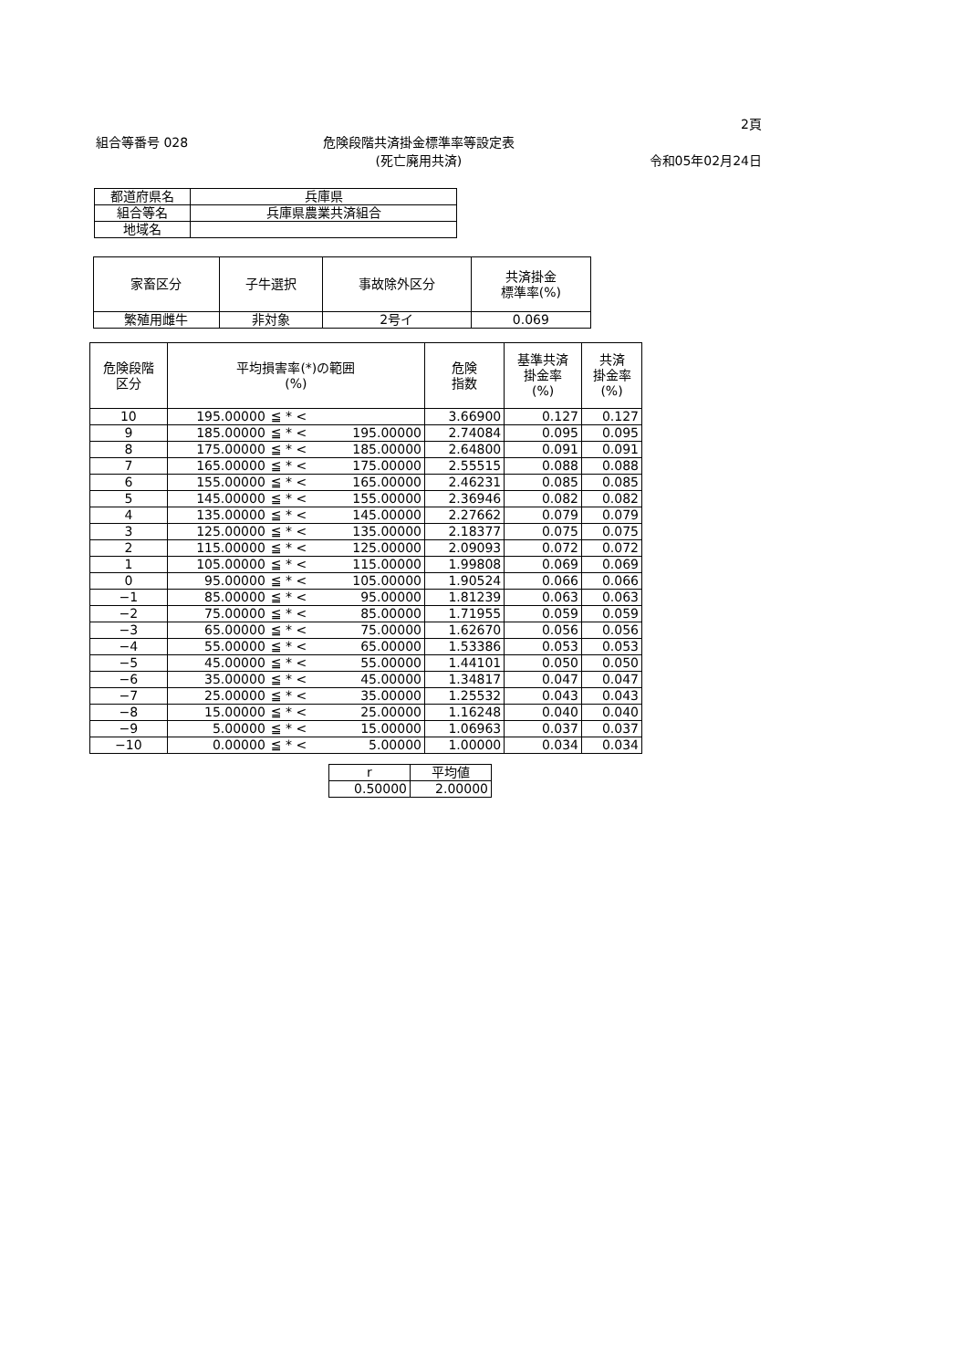2頁
組合等番号 028 危険段階共済掛金標準率等設定表
(死亡廃用共済)
令和05年02月24日
| 都道府県名 | 兵庫県 |
| 組合等名 | 兵庫県農業共済組合 |
| 地域名 | |
| 家畜区分 | 子牛選択 | 事故除外区分 | 共済掛金 標準率(%) |
| --- | --- | --- | --- |
| 繁殖用雌牛 | 非対象 | 2号イ | 0.069 |
| 危険段階 区分 | 平均損害率(*)の範囲 (%) | | | 危険 指数 | 基準共済 掛金率 (%) | 共済 掛金率 (%) |
| --- | --- | --- | --- | --- | --- | --- |
| 10 | 195.00000 | ≦ * < | | 3.66900 | 0.127 | 0.127 |
| 9 | 185.00000 | ≦ * < | 195.00000 | 2.74084 | 0.095 | 0.095 |
| 8 | 175.00000 | ≦ * < | 185.00000 | 2.64800 | 0.091 | 0.091 |
| 7 | 165.00000 | ≦ * < | 175.00000 | 2.55515 | 0.088 | 0.088 |
| 6 | 155.00000 | ≦ * < | 165.00000 | 2.46231 | 0.085 | 0.085 |
| 5 | 145.00000 | ≦ * < | 155.00000 | 2.36946 | 0.082 | 0.082 |
| 4 | 135.00000 | ≦ * < | 145.00000 | 2.27662 | 0.079 | 0.079 |
| 3 | 125.00000 | ≦ * < | 135.00000 | 2.18377 | 0.075 | 0.075 |
| 2 | 115.00000 | ≦ * < | 125.00000 | 2.09093 | 0.072 | 0.072 |
| 1 | 105.00000 | ≦ * < | 115.00000 | 1.99808 | 0.069 | 0.069 |
| 0 | 95.00000 | ≦ * < | 105.00000 | 1.90524 | 0.066 | 0.066 |
| −1 | 85.00000 | ≦ * < | 95.00000 | 1.81239 | 0.063 | 0.063 |
| −2 | 75.00000 | ≦ * < | 85.00000 | 1.71955 | 0.059 | 0.059 |
| −3 | 65.00000 | ≦ * < | 75.00000 | 1.62670 | 0.056 | 0.056 |
| −4 | 55.00000 | ≦ * < | 65.00000 | 1.53386 | 0.053 | 0.053 |
| −5 | 45.00000 | ≦ * < | 55.00000 | 1.44101 | 0.050 | 0.050 |
| −6 | 35.00000 | ≦ * < | 45.00000 | 1.34817 | 0.047 | 0.047 |
| −7 | 25.00000 | ≦ * < | 35.00000 | 1.25532 | 0.043 | 0.043 |
| −8 | 15.00000 | ≦ * < | 25.00000 | 1.16248 | 0.040 | 0.040 |
| −9 | 5.00000 | ≦ * < | 15.00000 | 1.06963 | 0.037 | 0.037 |
| −10 | 0.00000 | ≦ * < | 5.00000 | 1.00000 | 0.034 | 0.034 |
| r | 平均値 |
| 0.50000 | 2.00000 |